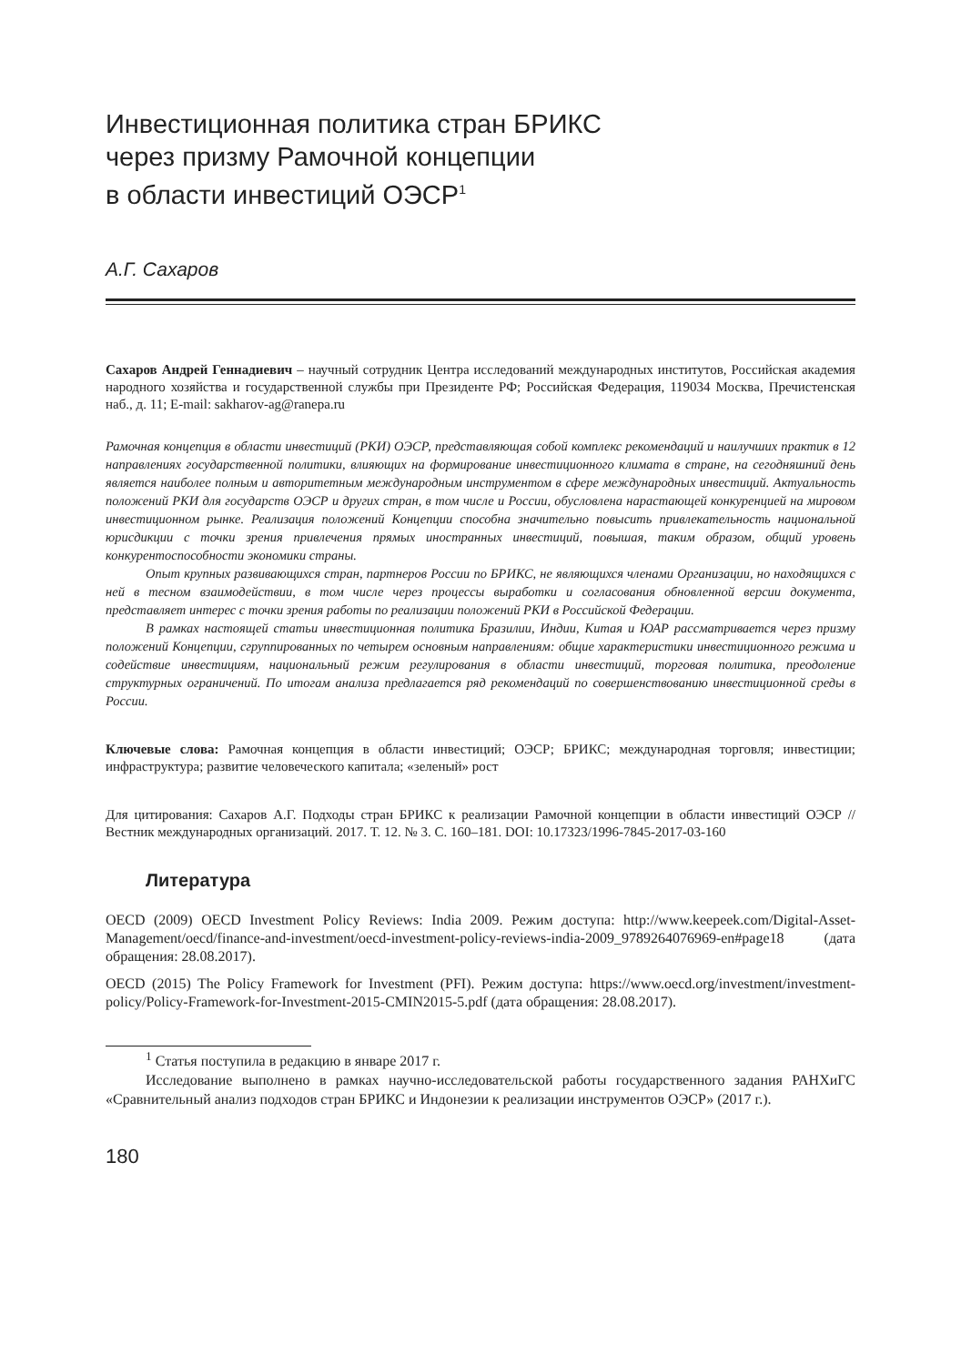Инвестиционная политика стран БРИКС
через призму Рамочной концепции
в области инвестиций ОЭСР<sup>1</sup>
А.Г. Сахаров
Сахаров Андрей Геннадиевич – научный сотрудник Центра исследований международных институтов, Российская академия народного хозяйства и государственной службы при Президенте РФ; Российская Федерация, 119034 Москва, Пречистенская наб., д. 11; E-mail: sakharov-ag@ranepa.ru
Рамочная концепция в области инвестиций (РКИ) ОЭСР, представляющая собой комплекс рекомендаций и наилучших практик в 12 направлениях государственной политики, влияющих на формирование инвестиционного климата в стране, на сегодняшний день является наиболее полным и авторитетным международным инструментом в сфере международных инвестиций. Актуальность положений РКИ для государств ОЭСР и других стран, в том числе и России, обусловлена нарастающей конкуренцией на мировом инвестиционном рынке. Реализация положений Концепции способна значительно повысить привлекательность национальной юрисдикции с точки зрения привлечения прямых иностранных инвестиций, повышая, таким образом, общий уровень конкурентоспособности экономики страны.
Опыт крупных развивающихся стран, партнеров России по БРИКС, не являющихся членами Организации, но находящихся с ней в тесном взаимодействии, в том числе через процессы выработки и согласования обновленной версии документа, представляет интерес с точки зрения работы по реализации положений РКИ в Российской Федерации.
В рамках настоящей статьи инвестиционная политика Бразилии, Индии, Китая и ЮАР рассматривается через призму положений Концепции, сгруппированных по четырем основным направлениям: общие характеристики инвестиционного режима и содействие инвестициям, национальный режим регулирования в области инвестиций, торговая политика, преодоление структурных ограничений. По итогам анализа предлагается ряд рекомендаций по совершенствованию инвестиционной среды в России.
Ключевые слова: Рамочная концепция в области инвестиций; ОЭСР; БРИКС; международная торговля; инвестиции; инфраструктура; развитие человеческого капитала; «зеленый» рост
Для цитирования: Сахаров А.Г. Подходы стран БРИКС к реализации Рамочной концепции в области инвестиций ОЭСР // Вестник международных организаций. 2017. Т. 12. № 3. С. 160–181. DOI: 10.17323/1996-7845-2017-03-160
Литература
OECD (2009) OECD Investment Policy Reviews: India 2009. Режим доступа: http://www.keepeek.com/Digital-Asset-Management/oecd/finance-and-investment/oecd-investment-policy-reviews-india-2009_9789264076969-en#page18 (дата обращения: 28.08.2017).
OECD (2015) The Policy Framework for Investment (PFI). Режим доступа: https://www.oecd.org/investment/investment-policy/Policy-Framework-for-Investment-2015-CMIN2015-5.pdf (дата обращения: 28.08.2017).
<sup>1</sup> Статья поступила в редакцию в январе 2017 г.
Исследование выполнено в рамках научно-исследовательской работы государственного задания РАНХиГС «Сравнительный анализ подходов стран БРИКС и Индонезии к реализации инструментов ОЭСР» (2017 г.).
180